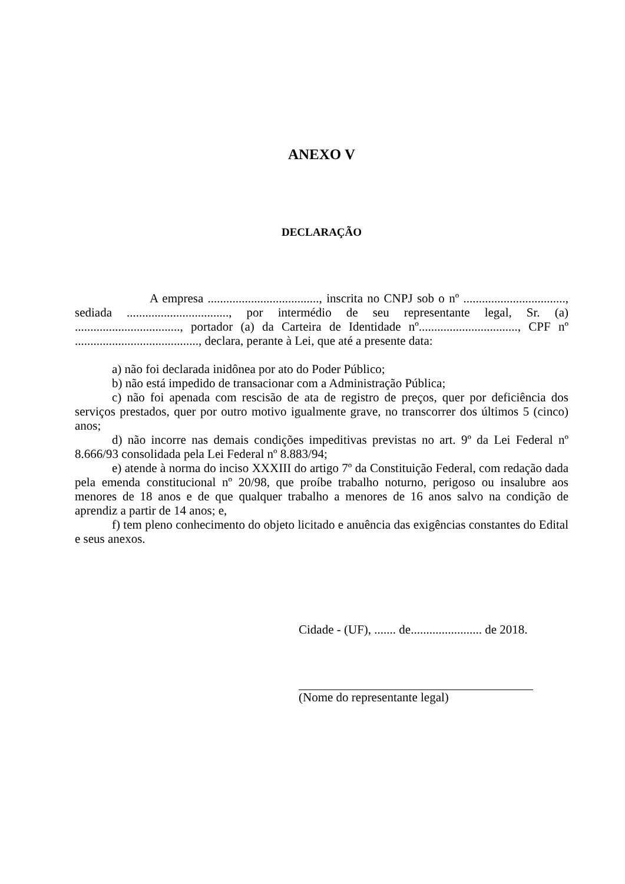ANEXO V
DECLARAÇÃO
A empresa ...................................., inscrita no CNPJ sob o nº ................................., sediada ................................., por intermédio de seu representante legal, Sr. (a) .................................., portador (a) da Carteira de Identidade nº................................, CPF nº ........................................, declara, perante à Lei, que até a presente data:
a) não foi declarada inidônea por ato do Poder Público;
b) não está impedido de transacionar com a Administração Pública;
c) não foi apenada com rescisão de ata de registro de preços, quer por deficiência dos serviços prestados, quer por outro motivo igualmente grave, no transcorrer dos últimos 5 (cinco) anos;
d) não incorre nas demais condições impeditivas previstas no art. 9º da Lei Federal nº 8.666/93 consolidada pela Lei Federal nº 8.883/94;
e) atende à norma do inciso XXXIII do artigo 7º da Constituição Federal, com redação dada pela emenda constitucional nº 20/98, que proíbe trabalho noturno, perigoso ou insalubre aos menores de 18 anos e de que qualquer trabalho a menores de 16 anos salvo na condição de aprendiz a partir de 14 anos; e,
f) tem pleno conhecimento do objeto licitado e anuência das exigências constantes do Edital e seus anexos.
Cidade - (UF), ....... de....................... de 2018.
(Nome do representante legal)